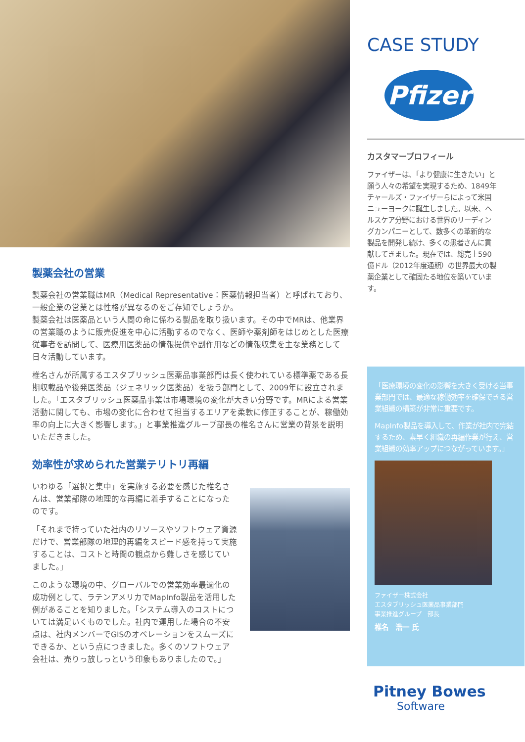製薬会社の営業
製薬会社の営業職はMR（Medical Representative：医薬情報担当者）と呼ばれており、一般企業の営業とは性格が異なるのをご存知でしょうか。
製薬会社は医薬品という人間の命に係わる製品を取り扱います。その中でMRは、他業界の営業職のように販売促進を中心に活動するのでなく、医師や薬剤師をはじめとした医療従事者を訪問して、医療用医薬品の情報提供や副作用などの情報収集を主な業務として日々活動しています。
椎名さんが所属するエスタブリッシュ医薬品事業部門は長く使われている標準薬である長期収載品や後発医薬品（ジェネリック医薬品）を扱う部門として、2009年に設立されました。「エスタブリッシュ医薬品事業は市場環境の変化が大きい分野です。MRによる営業活動に関しても、市場の変化に合わせて担当するエリアを柔軟に修正することが、稼働効率の向上に大きく影響します。」と事業推進グループ部長の椎名さんに営業の背景を説明いただきました。
効率性が求められた営業テリトリ再編
いわゆる「選択と集中」を実施する必要を感じた椎名さんは、営業部隊の地理的な再編に着手することになったのです。
「それまで持っていた社内のリソースやソフトウェア資源だけで、営業部隊の地理的再編をスピード感を持って実施することは、コストと時間の観点から難しさを感じていました。」
このような環境の中、グローバルでの営業効率最適化の成功例として、ラテンアメリカでMapInfo製品を活用した例があることを知りました。「システム導入のコストについては満足いくものでした。社内で運用した場合の不安点は、社内メンバーでGISのオペレーションをスムーズにできるか、という点につきました。多くのソフトウェア会社は、売りっ放しっという印象もありましたので。」
CASE STUDY
Pfizer
カスタマープロフィール
ファイザーは、「より健康に生きたい」と願う人々の希望を実現するため、1849年チャールズ・ファイザーらによって米国ニューヨークに誕生しました。以来、ヘルスケア分野における世界のリーディングカンパニーとして、数多くの革新的な製品を開発し続け、多くの患者さんに貢献してきました。現在では、総売上590億ドル（2012年度通期）の世界最大の製薬企業として確固たる地位を築いています。
「医療環境の変化の影響を大きく受ける当事業部門では、最適な稼働効率を確保できる営業組織の構築が非常に重要です。
MapInfo製品を導入して、作業が社内で完結するため、素早く組織の再編作業が行え、営業組織の効率アップにつながっています。」
ファイザー株式会社
エスタブリッシュ医薬品事業部門
事業推進グループ　部長
椎名　浩一 氏
Pitney Bowes
Software